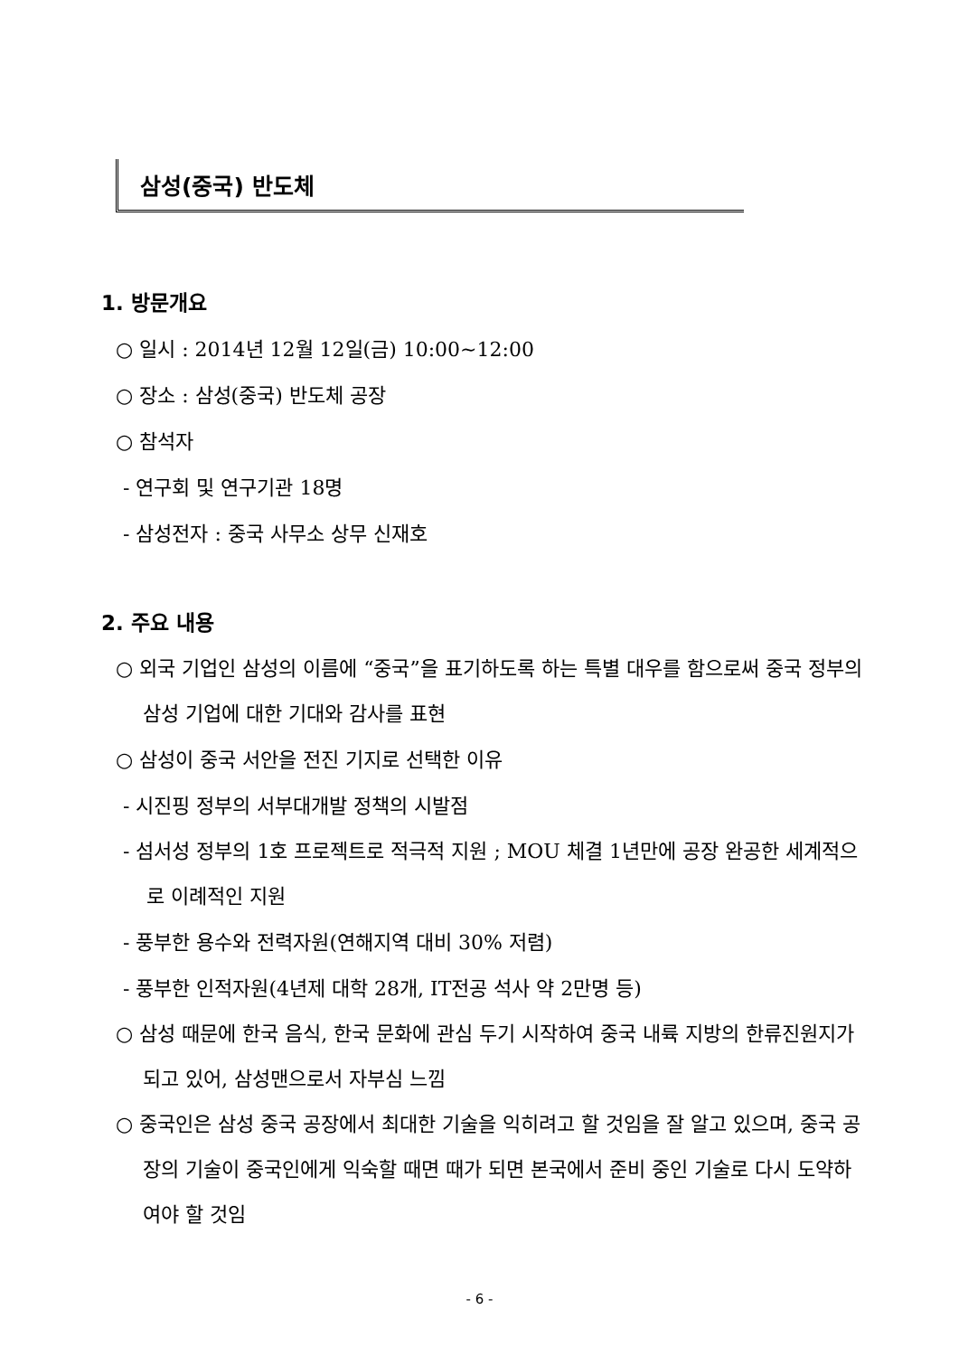삼성(중국) 반도체
1. 방문개요
○ 일시 : 2014년 12월 12일(금) 10:00~12:00
○ 장소 : 삼성(중국) 반도체 공장
○ 참석자
- 연구회 및 연구기관 18명
- 삼성전자 : 중국 사무소 상무 신재호
2. 주요 내용
○ 외국 기업인 삼성의 이름에 “중국”을 표기하도록 하는 특별 대우를 함으로써 중국 정부의 삼성 기업에 대한 기대와 감사를 표현
○ 삼성이 중국 서안을 전진 기지로 선택한 이유
- 시진핑 정부의 서부대개발 정책의 시발점
- 섬서성 정부의 1호 프로젝트로 적극적 지원 ; MOU 체결 1년만에 공장 완공한 세계적으로 이례적인 지원
- 풍부한 용수와 전력자원(연해지역 대비 30% 저렴)
- 풍부한 인적자원(4년제 대학 28개, IT전공 석사 약 2만명 등)
○ 삼성 때문에 한국 음식, 한국 문화에 관심 두기 시작하여 중국 내륙 지방의 한류진원지가 되고 있어, 삼성맨으로서 자부심 느낌
○ 중국인은 삼성 중국 공장에서 최대한 기술을 익히려고 할 것임을 잘 알고 있으며, 중국 공장의 기술이 중국인에게 익숙할 때면 때가 되면 본국에서 준비 중인 기술로 다시 도약하여야 할 것임
- 6 -